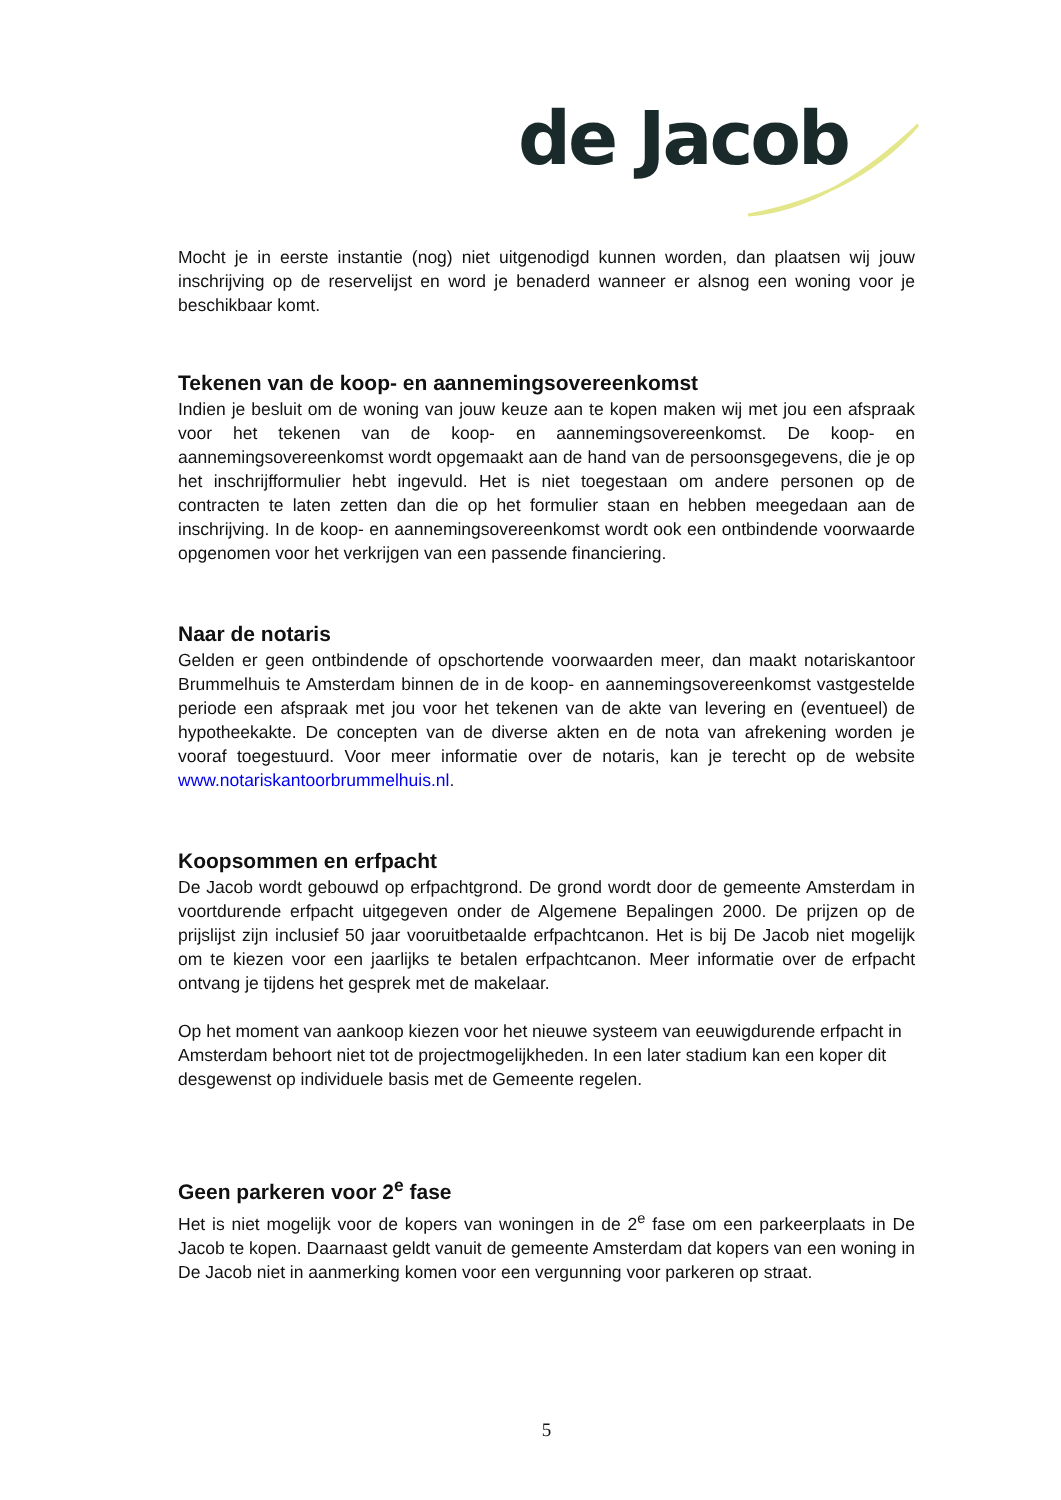de Jacob
Mocht je in eerste instantie (nog) niet uitgenodigd kunnen worden, dan plaatsen wij jouw inschrijving op de reservelijst en word je benaderd wanneer er alsnog een woning voor je beschikbaar komt.
Tekenen van de koop- en aannemingsovereenkomst
Indien je besluit om de woning van jouw keuze aan te kopen maken wij met jou een afspraak voor het tekenen van de koop- en aannemingsovereenkomst. De koop- en aannemingsovereenkomst wordt opgemaakt aan de hand van de persoonsgegevens, die je op het inschrijfformulier hebt ingevuld. Het is niet toegestaan om andere personen op de contracten te laten zetten dan die op het formulier staan en hebben meegedaan aan de inschrijving. In de koop- en aannemingsovereenkomst wordt ook een ontbindende voorwaarde opgenomen voor het verkrijgen van een passende financiering.
Naar de notaris
Gelden er geen ontbindende of opschortende voorwaarden meer, dan maakt notariskantoor Brummelhuis te Amsterdam binnen de in de koop- en aannemingsovereenkomst vastgestelde periode een afspraak met jou voor het tekenen van de akte van levering en (eventueel) de hypotheekakte. De concepten van de diverse akten en de nota van afrekening worden je vooraf toegestuurd. Voor meer informatie over de notaris, kan je terecht op de website www.notariskantoorbrummelhuis.nl.
Koopsommen en erfpacht
De Jacob wordt gebouwd op erfpachtgrond. De grond wordt door de gemeente Amsterdam in voortdurende erfpacht uitgegeven onder de Algemene Bepalingen 2000. De prijzen op de prijslijst zijn inclusief 50 jaar vooruitbetaalde erfpachtcanon. Het is bij De Jacob niet mogelijk om te kiezen voor een jaarlijks te betalen erfpachtcanon. Meer informatie over de erfpacht ontvang je tijdens het gesprek met de makelaar.
Op het moment van aankoop kiezen voor het nieuwe systeem van eeuwigdurende erfpacht in Amsterdam behoort niet tot de projectmogelijkheden. In een later stadium kan een koper dit desgewenst op individuele basis met de Gemeente regelen.
Geen parkeren voor 2<sup>e</sup> fase
Het is niet mogelijk voor de kopers van woningen in de 2<sup>e</sup> fase om een parkeerplaats in De Jacob te kopen. Daarnaast geldt vanuit de gemeente Amsterdam dat kopers van een woning in De Jacob niet in aanmerking komen voor een vergunning voor parkeren op straat.
5